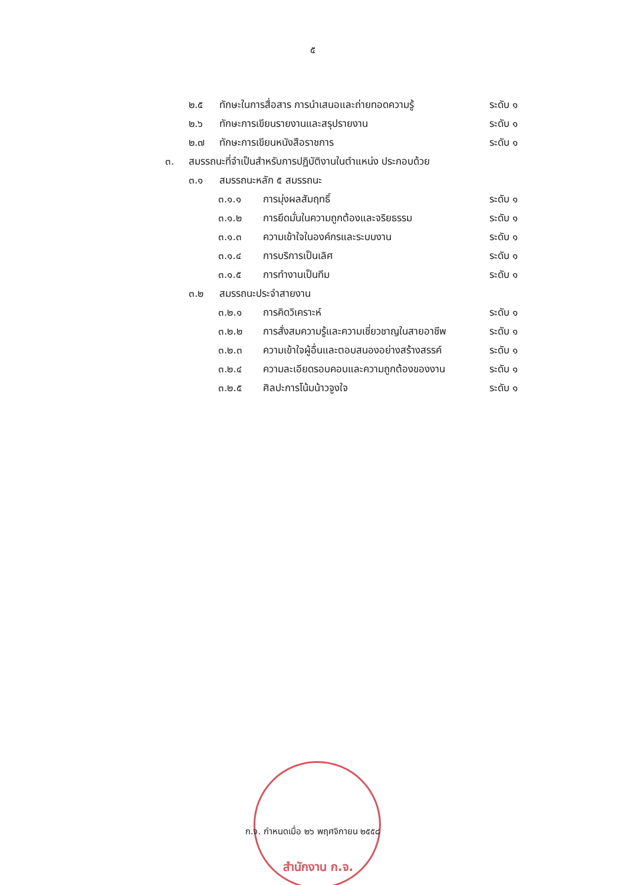๕
๒.๕ ทักษะในการสื่อสาร การนำเสนอและถ่ายทอดความรู้ ระดับ ๑
๒.๖ ทักษะการเขียนรายงานและสรุปรายงาน ระดับ ๑
๒.๗ ทักษะการเขียนหนังสือราชการ ระดับ ๑
๓. สมรรถนะที่จำเป็นสำหรับการปฏิบัติงานในตำแหน่ง ประกอบด้วย
๓.๑ สมรรถนะหลัก ๕ สมรรถนะ
๓.๑.๑ การมุ่งผลสัมฤทธิ์ ระดับ ๑
๓.๑.๒ การยึดมั่นในความถูกต้องและจริยธรรม ระดับ ๑
๓.๑.๓ ความเข้าใจในองค์กรและระบบงาน ระดับ ๑
๓.๑.๔ การบริการเป็นเลิศ ระดับ ๑
๓.๑.๕ การทำงานเป็นทีม ระดับ ๑
๓.๒ สมรรถนะประจำสายงาน
๓.๒.๑ การคิดวิเคราะห์ ระดับ ๑
๓.๒.๒ การสั่งสมความรู้และความเชี่ยวชาญในสายอาชีพ ระดับ ๑
๓.๒.๓ ความเข้าใจผู้อื่นและตอบสนองอย่างสร้างสรรค์ ระดับ ๑
๓.๒.๔ ความละเอียดรอบคอบและความถูกต้องของงาน ระดับ ๑
๓.๒.๕ ศิลปะการโน้มน้าวจูงใจ ระดับ ๑
ก.จ. กำหนดเมื่อ ๒๖ พฤศจิกายน ๒๕๕๘
สำนักงาน ก.จ.